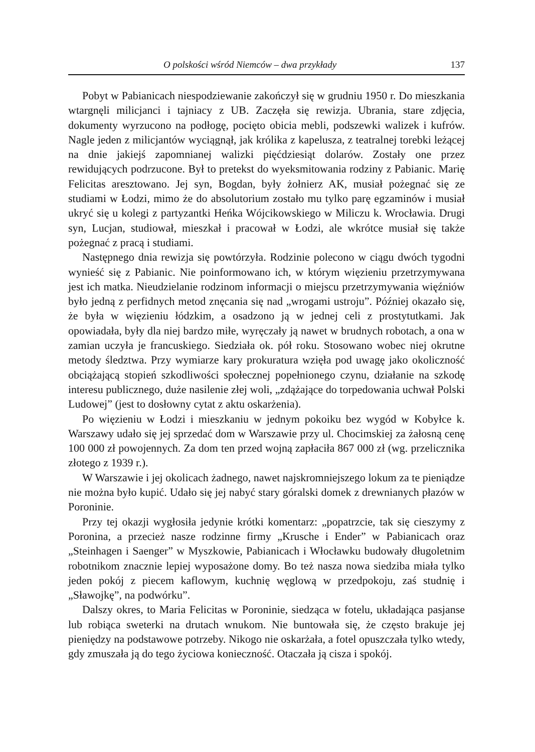O polskości wśród Niemców – dwa przykłady 137
Pobyt w Pabianicach niespodziewanie zakończył się w grudniu 1950 r. Do mieszkania wtargnęli milicjanci i tajniacy z UB. Zaczęła się rewizja. Ubrania, stare zdjęcia, dokumenty wyrzucono na podłogę, pocięto obicia mebli, podszewki walizek i kufrów. Nagle jeden z milicjantów wyciągnął, jak królika z kapelusza, z teatralnej torebki leżącej na dnie jakiejś zapomnianej walizki pięćdziesiąt dolarów. Zostały one przez rewidujących podrzucone. Był to pretekst do wyeksmitowania rodziny z Pabianic. Marię Felicitas aresztowano. Jej syn, Bogdan, były żołnierz AK, musiał pożegnać się ze studiami w Łodzi, mimo że do absolutorium zostało mu tylko parę egzaminów i musiał ukryć się u kolegi z partyzantki Heńka Wójcikowskiego w Miliczu k. Wrocławia. Drugi syn, Lucjan, studiował, mieszkał i pracował w Łodzi, ale wkrótce musiał się także pożegnać z pracą i studiami.
Następnego dnia rewizja się powtórzyła. Rodzinie polecono w ciągu dwóch tygodni wynieść się z Pabianic. Nie poinformowano ich, w którym więzieniu przetrzymywana jest ich matka. Nieudzielanie rodzinom informacji o miejscu przetrzymywania więźniów było jedną z perfidnych metod znęcania się nad „wrogami ustroju”. Później okazało się, że była w więzieniu łódzkim, a osadzono ją w jednej celi z prostytutkami. Jak opowiadała, były dla niej bardzo miłe, wyręczały ją nawet w brudnych robotach, a ona w zamian uczyła je francuskiego. Siedziała ok. pół roku. Stosowano wobec niej okrutne metody śledztwa. Przy wymiarze kary prokuratura wzięła pod uwagę jako okoliczność obciążającą stopień szkodliwości społecznej popełnionego czynu, działanie na szkodę interesu publicznego, duże nasilenie złej woli, „zdążające do torpedowania uchwał Polski Ludowej” (jest to dosłowny cytat z aktu oskarżenia).
Po więzieniu w Łodzi i mieszkaniu w jednym pokoiku bez wygód w Kobyłce k. Warszawy udało się jej sprzedać dom w Warszawie przy ul. Chocimskiej za żałosną cenę 100 000 zł powojennych. Za dom ten przed wojną zapłaciła 867 000 zł (wg. przelicznika złotego z 1939 r.).
W Warszawie i jej okolicach żadnego, nawet najskromniejszego lokum za te pieniądze nie można było kupić. Udało się jej nabyć stary góralski domek z drewnianych płazów w Poroninie.
Przy tej okazji wygłosiła jedynie krótki komentarz: „popatrzcie, tak się cieszymy z Poronina, a przecież nasze rodzinne firmy „Krusche i Ender” w Pabianicach oraz „Steinhagen i Saenger” w Myszkowie, Pabianicach i Włocławku budowały długoletnim robotnikom znacznie lepiej wyposażone domy. Bo też nasza nowa siedziba miała tylko jeden pokój z piecem kaflowym, kuchnię węglową w przedpokoju, zaś studnię i „Sławojkę”, na podwórku”.
Dalszy okres, to Maria Felicitas w Poroninie, siedząca w fotelu, układająca pasjanse lub robiąca sweterki na drutach wnukom. Nie buntowała się, że często brakuje jej pieniędzy na podstawowe potrzeby. Nikogo nie oskarżała, a fotel opuszczała tylko wtedy, gdy zmuszała ją do tego życiowa konieczność. Otaczała ją cisza i spokój.